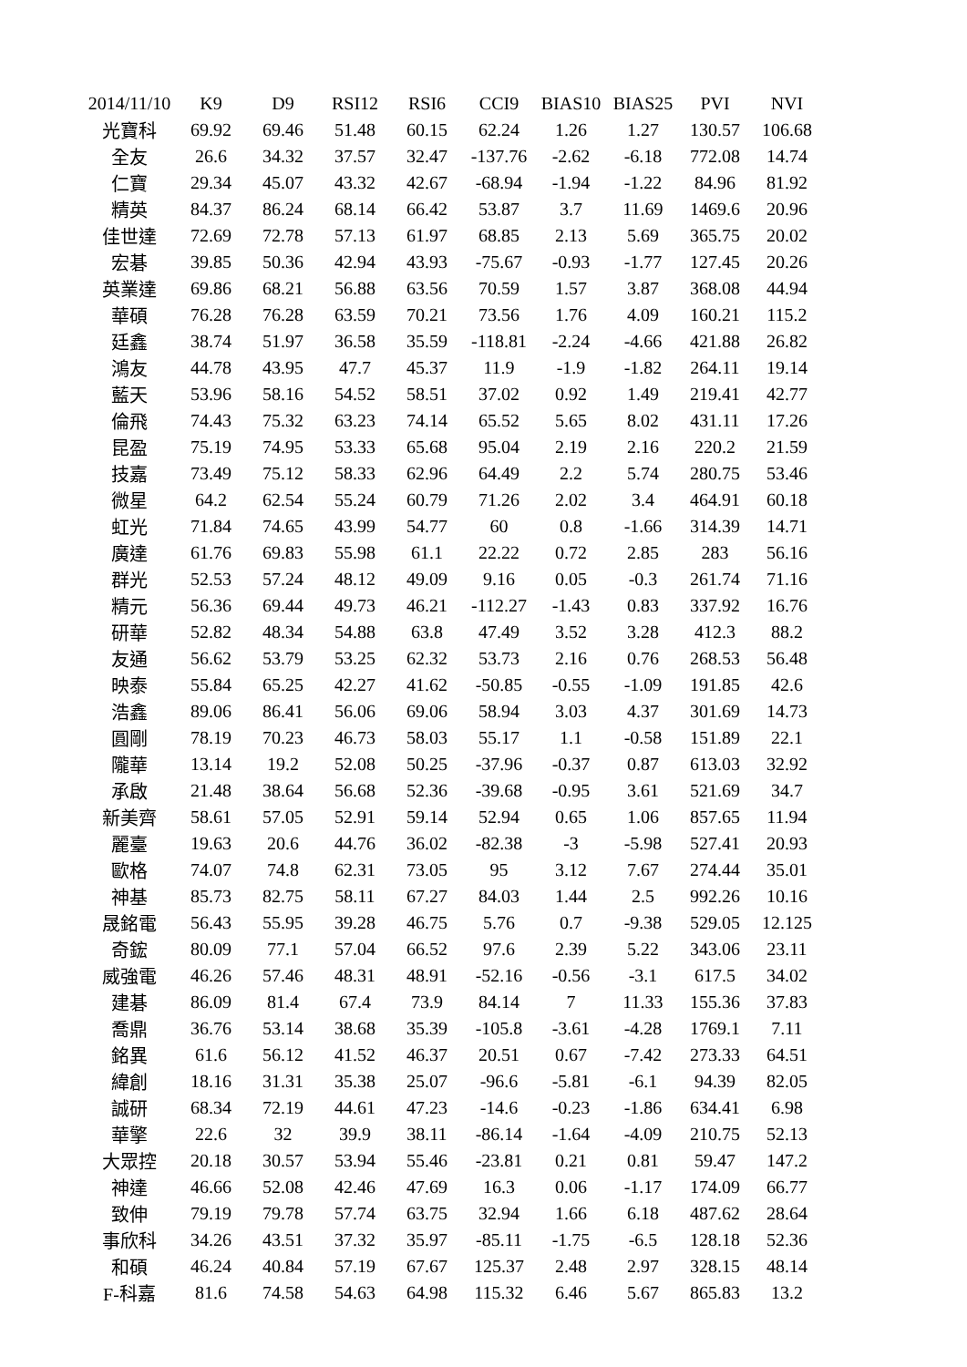| 2014/11/10 | K9 | D9 | RSI12 | RSI6 | CCI9 | BIAS10 | BIAS25 | PVI | NVI |
| --- | --- | --- | --- | --- | --- | --- | --- | --- | --- |
| 光寶科 | 69.92 | 69.46 | 51.48 | 60.15 | 62.24 | 1.26 | 1.27 | 130.57 | 106.68 |
| 全友 | 26.6 | 34.32 | 37.57 | 32.47 | -137.76 | -2.62 | -6.18 | 772.08 | 14.74 |
| 仁寶 | 29.34 | 45.07 | 43.32 | 42.67 | -68.94 | -1.94 | -1.22 | 84.96 | 81.92 |
| 精英 | 84.37 | 86.24 | 68.14 | 66.42 | 53.87 | 3.7 | 11.69 | 1469.6 | 20.96 |
| 佳世達 | 72.69 | 72.78 | 57.13 | 61.97 | 68.85 | 2.13 | 5.69 | 365.75 | 20.02 |
| 宏碁 | 39.85 | 50.36 | 42.94 | 43.93 | -75.67 | -0.93 | -1.77 | 127.45 | 20.26 |
| 英業達 | 69.86 | 68.21 | 56.88 | 63.56 | 70.59 | 1.57 | 3.87 | 368.08 | 44.94 |
| 華碩 | 76.28 | 76.28 | 63.59 | 70.21 | 73.56 | 1.76 | 4.09 | 160.21 | 115.2 |
| 廷鑫 | 38.74 | 51.97 | 36.58 | 35.59 | -118.81 | -2.24 | -4.66 | 421.88 | 26.82 |
| 鴻友 | 44.78 | 43.95 | 47.7 | 45.37 | 11.9 | -1.9 | -1.82 | 264.11 | 19.14 |
| 藍天 | 53.96 | 58.16 | 54.52 | 58.51 | 37.02 | 0.92 | 1.49 | 219.41 | 42.77 |
| 倫飛 | 74.43 | 75.32 | 63.23 | 74.14 | 65.52 | 5.65 | 8.02 | 431.11 | 17.26 |
| 昆盈 | 75.19 | 74.95 | 53.33 | 65.68 | 95.04 | 2.19 | 2.16 | 220.2 | 21.59 |
| 技嘉 | 73.49 | 75.12 | 58.33 | 62.96 | 64.49 | 2.2 | 5.74 | 280.75 | 53.46 |
| 微星 | 64.2 | 62.54 | 55.24 | 60.79 | 71.26 | 2.02 | 3.4 | 464.91 | 60.18 |
| 虹光 | 71.84 | 74.65 | 43.99 | 54.77 | 60 | 0.8 | -1.66 | 314.39 | 14.71 |
| 廣達 | 61.76 | 69.83 | 55.98 | 61.1 | 22.22 | 0.72 | 2.85 | 283 | 56.16 |
| 群光 | 52.53 | 57.24 | 48.12 | 49.09 | 9.16 | 0.05 | -0.3 | 261.74 | 71.16 |
| 精元 | 56.36 | 69.44 | 49.73 | 46.21 | -112.27 | -1.43 | 0.83 | 337.92 | 16.76 |
| 研華 | 52.82 | 48.34 | 54.88 | 63.8 | 47.49 | 3.52 | 3.28 | 412.3 | 88.2 |
| 友通 | 56.62 | 53.79 | 53.25 | 62.32 | 53.73 | 2.16 | 0.76 | 268.53 | 56.48 |
| 映泰 | 55.84 | 65.25 | 42.27 | 41.62 | -50.85 | -0.55 | -1.09 | 191.85 | 42.6 |
| 浩鑫 | 89.06 | 86.41 | 56.06 | 69.06 | 58.94 | 3.03 | 4.37 | 301.69 | 14.73 |
| 圓剛 | 78.19 | 70.23 | 46.73 | 58.03 | 55.17 | 1.1 | -0.58 | 151.89 | 22.1 |
| 隴華 | 13.14 | 19.2 | 52.08 | 50.25 | -37.96 | -0.37 | 0.87 | 613.03 | 32.92 |
| 承啟 | 21.48 | 38.64 | 56.68 | 52.36 | -39.68 | -0.95 | 3.61 | 521.69 | 34.7 |
| 新美齊 | 58.61 | 57.05 | 52.91 | 59.14 | 52.94 | 0.65 | 1.06 | 857.65 | 11.94 |
| 麗臺 | 19.63 | 20.6 | 44.76 | 36.02 | -82.38 | -3 | -5.98 | 527.41 | 20.93 |
| 歐格 | 74.07 | 74.8 | 62.31 | 73.05 | 95 | 3.12 | 7.67 | 274.44 | 35.01 |
| 神基 | 85.73 | 82.75 | 58.11 | 67.27 | 84.03 | 1.44 | 2.5 | 992.26 | 10.16 |
| 晟銘電 | 56.43 | 55.95 | 39.28 | 46.75 | 5.76 | 0.7 | -9.38 | 529.05 | 12.125 |
| 奇鋐 | 80.09 | 77.1 | 57.04 | 66.52 | 97.6 | 2.39 | 5.22 | 343.06 | 23.11 |
| 威強電 | 46.26 | 57.46 | 48.31 | 48.91 | -52.16 | -0.56 | -3.1 | 617.5 | 34.02 |
| 建碁 | 86.09 | 81.4 | 67.4 | 73.9 | 84.14 | 7 | 11.33 | 155.36 | 37.83 |
| 喬鼎 | 36.76 | 53.14 | 38.68 | 35.39 | -105.8 | -3.61 | -4.28 | 1769.1 | 7.11 |
| 銘異 | 61.6 | 56.12 | 41.52 | 46.37 | 20.51 | 0.67 | -7.42 | 273.33 | 64.51 |
| 緯創 | 18.16 | 31.31 | 35.38 | 25.07 | -96.6 | -5.81 | -6.1 | 94.39 | 82.05 |
| 誠研 | 68.34 | 72.19 | 44.61 | 47.23 | -14.6 | -0.23 | -1.86 | 634.41 | 6.98 |
| 華擎 | 22.6 | 32 | 39.9 | 38.11 | -86.14 | -1.64 | -4.09 | 210.75 | 52.13 |
| 大眾控 | 20.18 | 30.57 | 53.94 | 55.46 | -23.81 | 0.21 | 0.81 | 59.47 | 147.2 |
| 神達 | 46.66 | 52.08 | 42.46 | 47.69 | 16.3 | 0.06 | -1.17 | 174.09 | 66.77 |
| 致伸 | 79.19 | 79.78 | 57.74 | 63.75 | 32.94 | 1.66 | 6.18 | 487.62 | 28.64 |
| 事欣科 | 34.26 | 43.51 | 37.32 | 35.97 | -85.11 | -1.75 | -6.5 | 128.18 | 52.36 |
| 和碩 | 46.24 | 40.84 | 57.19 | 67.67 | 125.37 | 2.48 | 2.97 | 328.15 | 48.14 |
| F-科嘉 | 81.6 | 74.58 | 54.63 | 64.98 | 115.32 | 6.46 | 5.67 | 865.83 | 13.2 |